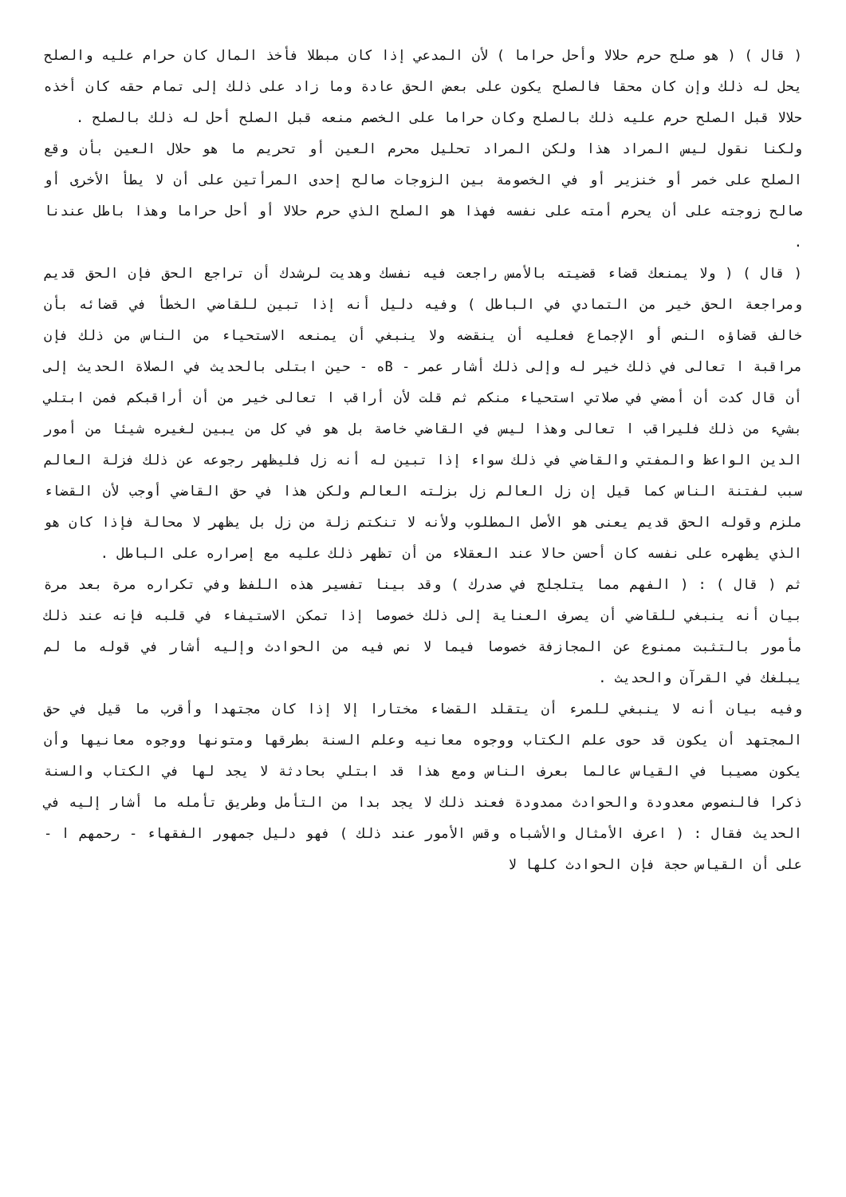( قال ) ( هو صلح حرم حلالا وأحل حراما ) لأن المدعي إذا كان مبطلا فأخذ المال كان حرام عليه والصلح يحل له ذلك وإن كان محقا فالصلح يكون على بعض الحق عادة وما زاد على ذلك إلى تمام حقه كان أخذه حلالا قبل الصلح حرم عليه ذلك بالصلح وكان حراما على الخصم منعه قبل الصلح أحل له ذلك بالصلح .
ولكنا نقول ليس المراد هذا ولكن المراد تحليل محرم العين أو تحريم ما هو حلال العين بأن وقع الصلح على خمر أو خنزير أو في الخصومة بين الزوجات صالح إحدى المرأتين على أن لا يطأ الأخرى أو صالح زوجته على أن يحرم أمته على نفسه فهذا هو الصلح الذي حرم حلالا أو أحل حراما وهذا باطل عندنا .
( قال ) ( ولا يمنعك قضاء قضيته بالأمس راجعت فيه نفسك وهديت لرشدك أن تراجع الحق فإن الحق قديم ومراجعة الحق خير من التمادي في الباطل ) وفيه دليل أنه إذا تبين للقاضي الخطأ في قضائه بأن خالف قضاؤه النص أو الإجماع فعليه أن ينقضه ولا ينبغي أن يمنعه الاستحياء من الناس من ذلك فإن مراقبة ا تعالى في ذلك خير له وإلى ذلك أشار عمر - Bه - حين ابتلى بالحديث في الصلاة الحديث إلى أن قال كدت أن أمضي في صلاتي استحياء منكم ثم قلت لأن أراقب ا تعالى خير من أن أراقبكم فمن ابتلي بشيء من ذلك فليراقب ا تعالى وهذا ليس في القاضي خاصة بل هو في كل من يبين لغيره شيئا من أمور الدين الواعظ والمفتي والقاضي في ذلك سواء إذا تبين له أنه زل فليظهر رجوعه عن ذلك فزلة العالم سبب لفتنة الناس كما قيل إن زل العالم زل بزلته العالم ولكن هذا في حق القاضي أوجب لأن القضاء ملزم وقوله الحق قديم يعنى هو الأصل المطلوب ولأنه لا تنكتم زلة من زل بل يظهر لا محالة فإذا كان هو الذي يظهره على نفسه كان أحسن حالا عند العقلاء من أن تظهر ذلك عليه مع إصراره على الباطل .
ثم ( قال ) : ( الفهم مما يتلجلج في صدرك ) وقد بينا تفسير هذه اللفظ وفي تكراره مرة بعد مرة بيان أنه ينبغي للقاضي أن يصرف العناية إلى ذلك خصوصا إذا تمكن الاستيفاء في قلبه فإنه عند ذلك مأمور بالتثبت ممنوع عن المجازفة خصوصا فيما لا نص فيه من الحوادث وإليه أشار في قوله ما لم يبلغك في القرآن والحديث .
وفيه بيان أنه لا ينبغي للمرء أن يتقلد القضاء مختارا إلا إذا كان مجتهدا وأقرب ما قيل في حق المجتهد أن يكون قد حوى علم الكتاب ووجوه معانيه وعلم السنة بطرقها ومتونها ووجوه معانيها وأن يكون مصيبا في القياس عالما بعرف الناس ومع هذا قد ابتلي بحادثة لا يجد لها في الكتاب والسنة ذكرا فالنصوص معدودة والحوادث ممدودة فعند ذلك لا يجد بدا من التأمل وطريق تأمله ما أشار إليه في الحديث فقال : ( اعرف الأمثال والأشباه وقس الأمور عند ذلك ) فهو دليل جمهور الفقهاء - رحمهم ا - على أن القياس حجة فإن الحوادث كلها لا